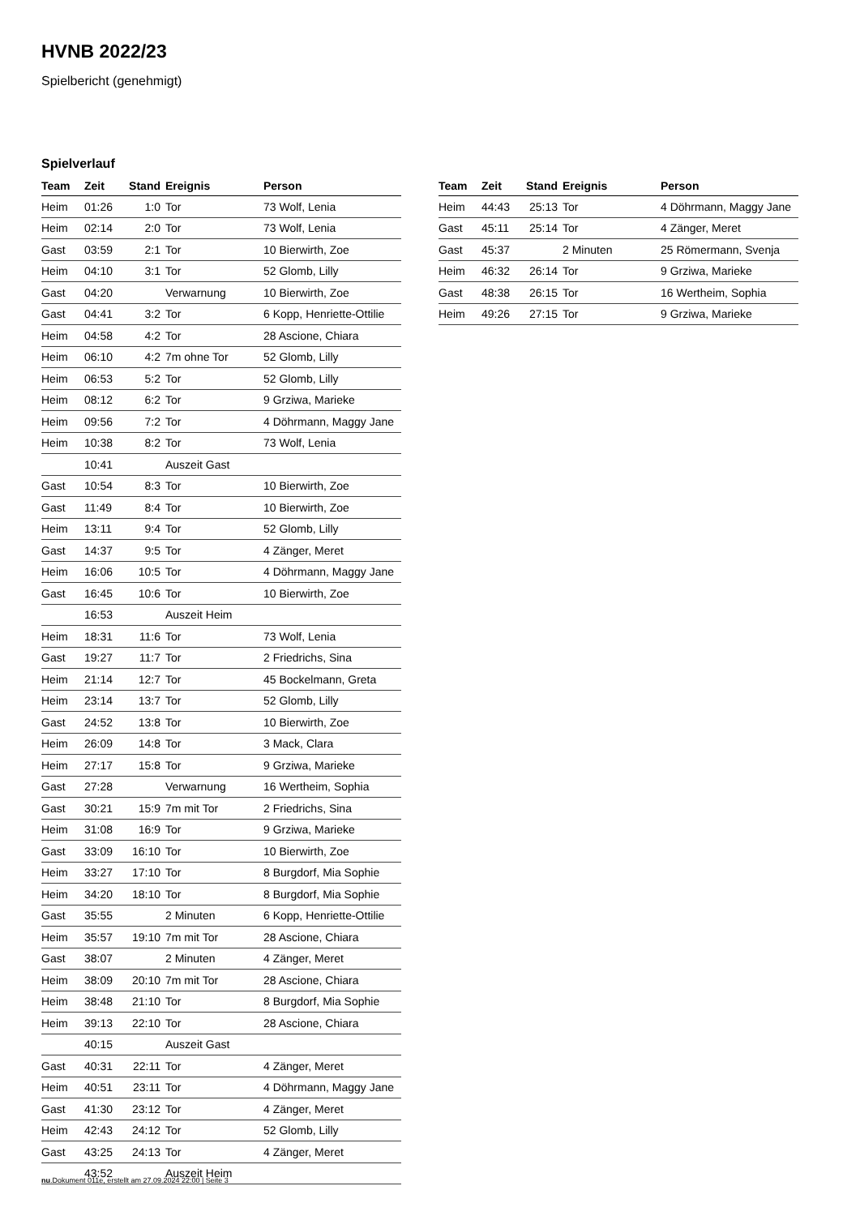HVNB 2022/23
Spielbericht (genehmigt)
Spielverlauf
| Team | Zeit | Stand | Ereignis | Person |
| --- | --- | --- | --- | --- |
| Heim | 01:26 | 1:0 | Tor | 73 Wolf, Lenia |
| Heim | 02:14 | 2:0 | Tor | 73 Wolf, Lenia |
| Gast | 03:59 | 2:1 | Tor | 10 Bierwirth, Zoe |
| Heim | 04:10 | 3:1 | Tor | 52 Glomb, Lilly |
| Gast | 04:20 | | Verwarnung | 10 Bierwirth, Zoe |
| Gast | 04:41 | 3:2 | Tor | 6 Kopp, Henriette-Ottilie |
| Heim | 04:58 | 4:2 | Tor | 28 Ascione, Chiara |
| Heim | 06:10 | 4:2 | 7m ohne Tor | 52 Glomb, Lilly |
| Heim | 06:53 | 5:2 | Tor | 52 Glomb, Lilly |
| Heim | 08:12 | 6:2 | Tor | 9 Grziwa, Marieke |
| Heim | 09:56 | 7:2 | Tor | 4 Döhrmann, Maggy Jane |
| Heim | 10:38 | 8:2 | Tor | 73 Wolf, Lenia |
| | 10:41 | | Auszeit Gast | |
| Gast | 10:54 | 8:3 | Tor | 10 Bierwirth, Zoe |
| Gast | 11:49 | 8:4 | Tor | 10 Bierwirth, Zoe |
| Heim | 13:11 | 9:4 | Tor | 52 Glomb, Lilly |
| Gast | 14:37 | 9:5 | Tor | 4 Zänger, Meret |
| Heim | 16:06 | 10:5 | Tor | 4 Döhrmann, Maggy Jane |
| Gast | 16:45 | 10:6 | Tor | 10 Bierwirth, Zoe |
| | 16:53 | | Auszeit Heim | |
| Heim | 18:31 | 11:6 | Tor | 73 Wolf, Lenia |
| Gast | 19:27 | 11:7 | Tor | 2 Friedrichs, Sina |
| Heim | 21:14 | 12:7 | Tor | 45 Bockelmann, Greta |
| Heim | 23:14 | 13:7 | Tor | 52 Glomb, Lilly |
| Gast | 24:52 | 13:8 | Tor | 10 Bierwirth, Zoe |
| Heim | 26:09 | 14:8 | Tor | 3 Mack, Clara |
| Heim | 27:17 | 15:8 | Tor | 9 Grziwa, Marieke |
| Gast | 27:28 | | Verwarnung | 16 Wertheim, Sophia |
| Gast | 30:21 | 15:9 | 7m mit Tor | 2 Friedrichs, Sina |
| Heim | 31:08 | 16:9 | Tor | 9 Grziwa, Marieke |
| Gast | 33:09 | 16:10 | Tor | 10 Bierwirth, Zoe |
| Heim | 33:27 | 17:10 | Tor | 8 Burgdorf, Mia Sophie |
| Heim | 34:20 | 18:10 | Tor | 8 Burgdorf, Mia Sophie |
| Gast | 35:55 | | 2 Minuten | 6 Kopp, Henriette-Ottilie |
| Heim | 35:57 | 19:10 | 7m mit Tor | 28 Ascione, Chiara |
| Gast | 38:07 | | 2 Minuten | 4 Zänger, Meret |
| Heim | 38:09 | 20:10 | 7m mit Tor | 28 Ascione, Chiara |
| Heim | 38:48 | 21:10 | Tor | 8 Burgdorf, Mia Sophie |
| Heim | 39:13 | 22:10 | Tor | 28 Ascione, Chiara |
| | 40:15 | | Auszeit Gast | |
| Gast | 40:31 | 22:11 | Tor | 4 Zänger, Meret |
| Heim | 40:51 | 23:11 | Tor | 4 Döhrmann, Maggy Jane |
| Gast | 41:30 | 23:12 | Tor | 4 Zänger, Meret |
| Heim | 42:43 | 24:12 | Tor | 52 Glomb, Lilly |
| Gast | 43:25 | 24:13 | Tor | 4 Zänger, Meret |
| | 43:52 | | Auszeit Heim | |
| Team | Zeit | Stand | Ereignis | Person |
| --- | --- | --- | --- | --- |
| Heim | 44:43 | 25:13 | Tor | 4 Döhrmann, Maggy Jane |
| Gast | 45:11 | 25:14 | Tor | 4 Zänger, Meret |
| Gast | 45:37 | | 2 Minuten | 25 Römermann, Svenja |
| Heim | 46:32 | 26:14 | Tor | 9 Grziwa, Marieke |
| Gast | 48:38 | 26:15 | Tor | 16 Wertheim, Sophia |
| Heim | 49:26 | 27:15 | Tor | 9 Grziwa, Marieke |
nu.Dokument 011e, erstellt am 27.09.2024 22:00 | Seite 3